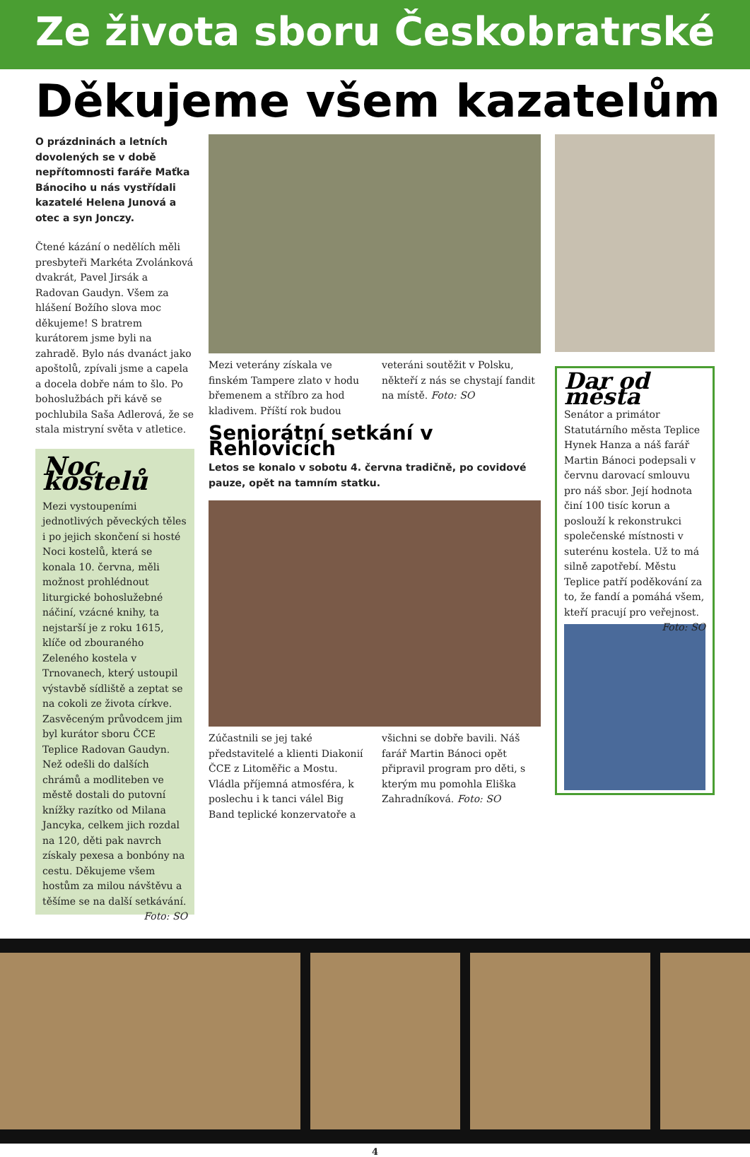Ze života sboru Českobratrské
Děkujeme všem kazatelům
O prázdninách a letních dovolených se v době nepřítomnosti faráře Maťka Bánociho u nás vystřídali kazatelé Helena Junová a otec a syn Jonczy.
Čtené kázání o nedělích měli presbyteři Markéta Zvolánková dvakrát, Pavel Jirsák a Radovan Gaudyn. Všem za hlášení Božího slova moc děkujeme! S bratrem kurátorem jsme byli na zahradě. Bylo nás dvanáct jako apoštolů, zpívali jsme a capela a docela dobře nám to šlo. Po bohoslužbách při kávě se pochlubila Saša Adlerová, že se stala mistryní světa v atletice.
Noc kostelů
Mezi vystoupeními jednotlivých pěveckých těles i po jejich skončení si hosté Noci kostelů, která se konala 10. června, měli možnost prohlédnout liturgické bohoslužebné náčiní, vzácné knihy, ta nejstarší je z roku 1615, klíče od zbouraného Zeleného kostela v Trnovanech, který ustoupil výstavbě sídliště a zeptat se na cokoli ze života církve. Zasvěceným průvodcem jim byl kurátor sboru ČCE Teplice Radovan Gaudyn. Než odešli do dalších chrámů a modliteben ve městě dostali do putovní knížky razítko od Milana Jancyka, celkem jich rozdal na 120, děti pak navrch získaly pexesa a bonbóny na cestu. Děkujeme všem hostům za milou návštěvu a těšíme se na další setkávání. Foto: SO
Mezi veterány získala ve finském Tampere zlato v hodu břemenem a stříbro za hod kladivem. Příští rok budou veteráni soutěžit v Polsku, někteří z nás se chystají fandit na místě. Foto: SO
Seniorátní setkání v Řehlovicích
Letos se konalo v sobotu 4. června tradičně, po covidové pauze, opět na tamním statku.
Zúčastnili se jej také představitelé a klienti Diakonií ČCE z Litoměřic a Mostu. Vládla příjemná atmosféra, k poslechu i k tanci válel Big Band teplické konzervatoře a všichni se dobře bavili. Náš farář Martin Bánoci opět připravil program pro děti, s kterým mu pomohla Eliška Zahradníková. Foto: SO
Dar od města
Senátor a primátor Statutárního města Teplice Hynek Hanza a náš farář Martin Bánoci podepsali v červnu darovací smlouvu pro náš sbor. Její hodnota činí 100 tisíc korun a poslouží k rekonstrukci společenské místnosti v suterénu kostela. Už to má silně zapotřebí. Městu Teplice patří poděkování za to, že fandí a pomáhá všem, kteří pracují pro veřejnost. Foto: SO
4